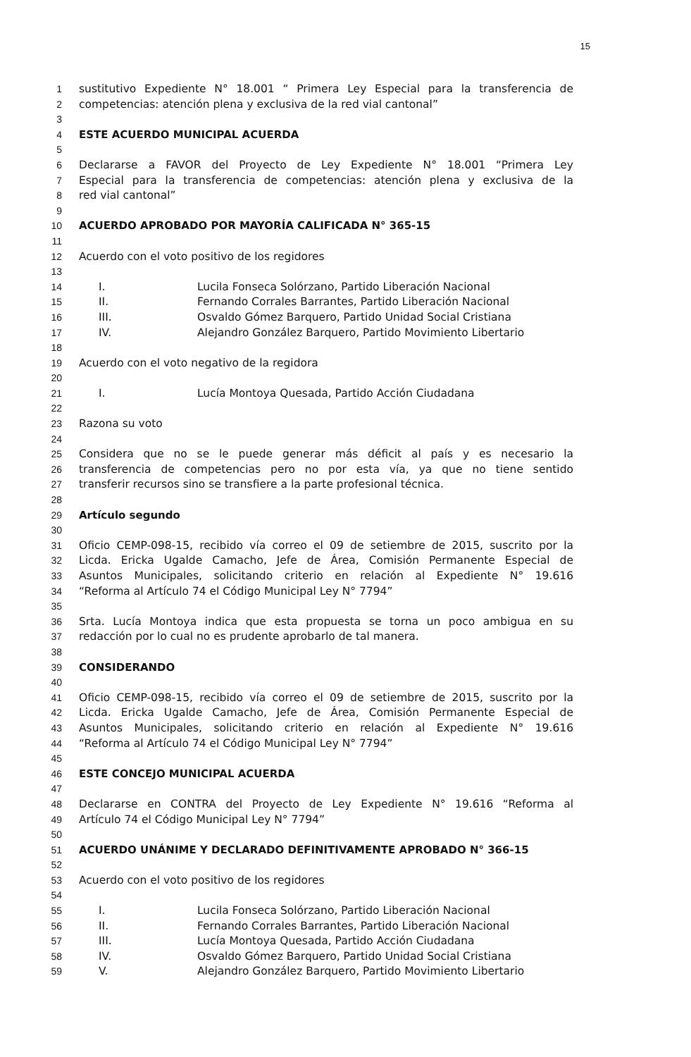15
1 sustitutivo Expediente N° 18.001 “ Primera Ley Especial para la transferencia de
2 competencias: atención plena y exclusiva de la red vial cantonal”
3
4 ESTE ACUERDO MUNICIPAL ACUERDA
5
6 Declararse a FAVOR del Proyecto de Ley Expediente N° 18.001 “Primera Ley
7 Especial para la transferencia de competencias: atención plena y exclusiva de la
8 red vial cantonal”
9
10 ACUERDO APROBADO POR MAYORÍA CALIFICADA N° 365-15
11
12 Acuerdo con el voto positivo de los regidores
13
14 I. Lucila Fonseca Solórzano, Partido Liberación Nacional
15 II. Fernando Corrales Barrantes, Partido Liberación Nacional
16 III. Osvaldo Gómez Barquero, Partido Unidad Social Cristiana
17 IV. Alejandro González Barquero, Partido Movimiento Libertario
18
19 Acuerdo con el voto negativo de la regidora
20
21 I. Lucía Montoya Quesada, Partido Acción Ciudadana
22
23 Razona su voto
24
25 Considera que no se le puede generar más déficit al país y es necesario la
26 transferencia de competencias pero no por esta vía, ya que no tiene sentido
27 transferir recursos sino se transfiere a la parte profesional técnica.
28
29 Artículo segundo
30
31 Oficio CEMP-098-15, recibido vía correo el 09 de setiembre de 2015, suscrito por la
32 Licda. Ericka Ugalde Camacho, Jefe de Área, Comisión Permanente Especial de
33 Asuntos Municipales, solicitando criterio en relación al Expediente N° 19.616
34 “Reforma al Artículo 74 el Código Municipal Ley N° 7794”
35
36 Srta. Lucía Montoya indica que esta propuesta se torna un poco ambigua en su
37 redacción por lo cual no es prudente aprobarlo de tal manera.
38
39 CONSIDERANDO
40
41 Oficio CEMP-098-15, recibido vía correo el 09 de setiembre de 2015, suscrito por la
42 Licda. Ericka Ugalde Camacho, Jefe de Área, Comisión Permanente Especial de
43 Asuntos Municipales, solicitando criterio en relación al Expediente N° 19.616
44 “Reforma al Artículo 74 el Código Municipal Ley N° 7794”
45
46 ESTE CONCEJO MUNICIPAL ACUERDA
47
48 Declararse en CONTRA del Proyecto de Ley Expediente N° 19.616 “Reforma al
49 Artículo 74 el Código Municipal Ley N° 7794”
50
51 ACUERDO UNÁNIME Y DECLARADO DEFINITIVAMENTE APROBADO N° 366-15
52
53 Acuerdo con el voto positivo de los regidores
54
55 I. Lucila Fonseca Solórzano, Partido Liberación Nacional
56 II. Fernando Corrales Barrantes, Partido Liberación Nacional
57 III. Lucía Montoya Quesada, Partido Acción Ciudadana
58 IV. Osvaldo Gómez Barquero, Partido Unidad Social Cristiana
59 V. Alejandro González Barquero, Partido Movimiento Libertario